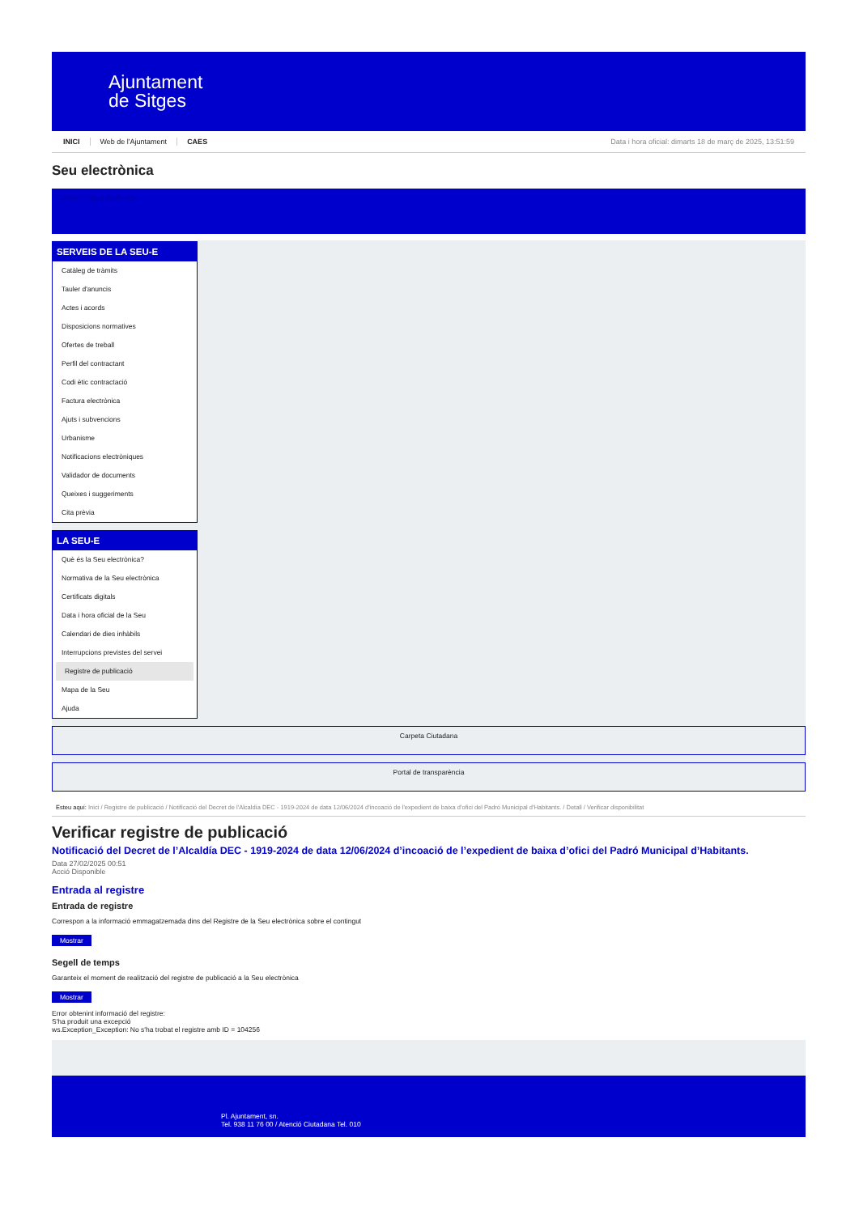Ajuntament
de Sitges
INICI Web de l'Ajuntament CAES Data i hora oficial: dimarts 18 de març de 2025, 13:51:59
Seu electrònica
Obtenir còpia autèntica
SERVEIS DE LA SEU-E
Catàleg de tràmits
Tauler d'anuncis
Actes i acords
Disposicions normatives
Ofertes de treball
Perfil del contractant
Codi ètic contractació
Factura electrònica
Ajuts i subvencions
Urbanisme
Notificacions electròniques
Validador de documents
Queixes i suggeriments
Cita prèvia
LA SEU-E
Què és la Seu electrònica?
Normativa de la Seu electrònica
Certificats digitals
Data i hora oficial de la Seu
Calendari de dies inhàbils
Interrupcions previstes del servei
Registre de publicació
Mapa de la Seu
Ajuda
Carpeta Ciutadana
Portal de transparència
Esteu aquí: Inici / Registre de publicació / Notificació del Decret de l'Alcaldía DEC - 1919-2024 de data 12/06/2024 d'incoació de l'expedient de baixa d'ofici del Padró Municipal d'Habitants. / Detall / Verificar disponibilitat
Verificar registre de publicació
Notificació del Decret de l’Alcaldía DEC - 1919-2024 de data 12/06/2024 d’incoació de l’expedient de baixa d’ofici del Padró Municipal d’Habitants.
Data 27/02/2025 00:51
Acció Disponible
Entrada al registre
Entrada de registre
Correspon a la informació emmagatzemada dins del Registre de la Seu electrònica sobre el contingut
Mostrar
Segell de temps
Garanteix el moment de realització del registre de publicació a la Seu electrònica
Mostrar
Error obtenint informació del registre:
S'ha produit una excepció
ws.Exception_Exception: No s'ha trobat el registre amb ID = 104256
Pl. Ajuntament, sn.
Tel. 938 11 76 00 / Atenció Ciutadana Tel. 010